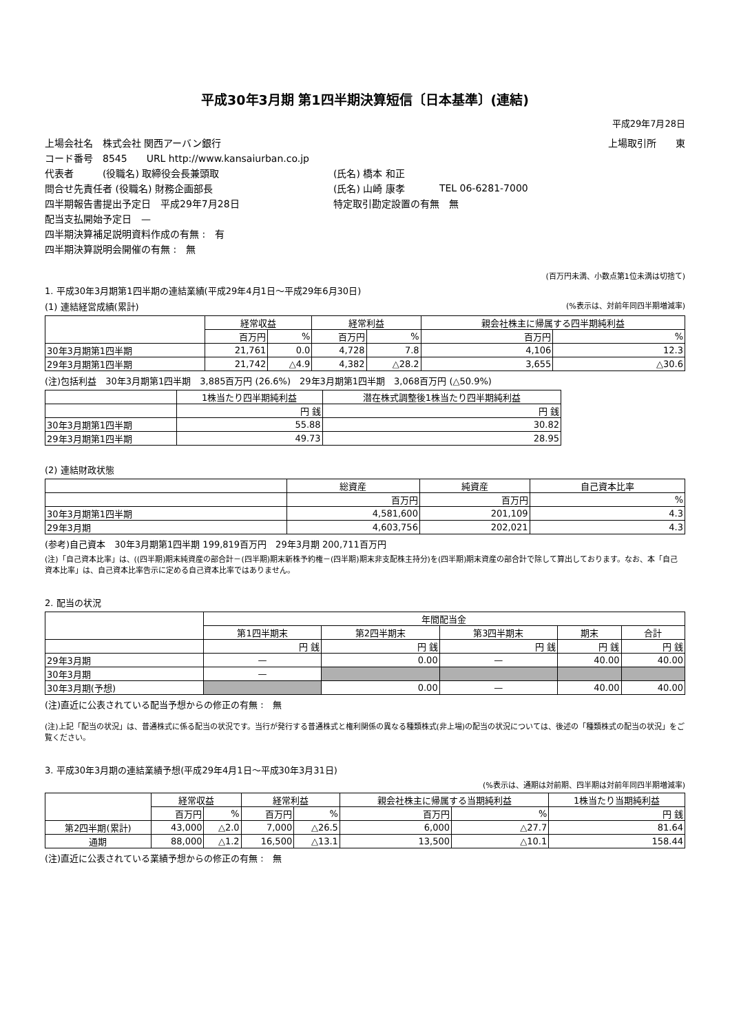平成30年3月期 第1四半期決算短信〔日本基準〕(連結)
平成29年7月28日
| 上場会社名 株式会社 関西アーバン銀行 | | | 上場取引所 東 |
| コード番号 8545 URL http://www.kansaiurban.co.jp | | | |
| 代表者 (役職名) 取締役会長兼頭取 | (氏名) 橋本 和正 | | |
| 問合せ先責任者 (役職名) 財務企画部長 | (氏名) 山崎 康孝 | TEL 06-6281-7000 | |
| 四半期報告書提出予定日 平成29年7月28日 | 特定取引勘定設置の有無 無 | | |
| 配当支払開始予定日 — | | | |
| 四半期決算補足説明資料作成の有無 : 有 | | | |
| 四半期決算説明会開催の有無 : 無 | | | |
(百万円未満、小数点第1位未満は切捨て)
1. 平成30年3月期第1四半期の連結業績(平成29年4月1日～平成29年6月30日)
(1) 連結経営成績(累計) (%表示は、対前年同四半期増減率)
| | 経常収益 | | 経常利益 | | 親会社株主に帰属する四半期純利益 | |
| --- | --- | --- | --- | --- | --- | --- |
| | 百万円 | % | 百万円 | % | 百万円 | % |
| 30年3月期第1四半期 | 21,761 | 0.0 | 4,728 | 7.8 | 4,106 | 12.3 |
| 29年3月期第1四半期 | 21,742 | △4.9 | 4,382 | △28.2 | 3,655 | △30.6 |
(注)包括利益　30年3月期第1四半期　3,885百万円 (26.6%)　29年3月期第1四半期　3,068百万円 (△50.9%)
| | 1株当たり四半期純利益 | 潜在株式調整後1株当たり四半期純利益 |
| --- | --- | --- |
| | 円 銭 | 円 銭 |
| 30年3月期第1四半期 | 55.88 | 30.82 |
| 29年3月期第1四半期 | 49.73 | 28.95 |
(2) 連結財政状態
| | 総資産 | 純資産 | 自己資本比率 |
| --- | --- | --- | --- |
| | 百万円 | 百万円 | % |
| 30年3月期第1四半期 | 4,581,600 | 201,109 | 4.3 |
| 29年3月期 | 4,603,756 | 202,021 | 4.3 |
(参考)自己資本　30年3月期第1四半期 199,819百万円　29年3月期 200,711百万円
(注)「自己資本比率」は、((四半期)期末純資産の部合計－(四半期)期末新株予約権－(四半期)期末非支配株主持分)を(四半期)期末資産の部合計で除して算出しております。なお、本「自己資本比率」は、自己資本比率告示に定める自己資本比率ではありません。
2. 配当の状況
| | 年間配当金 | | | | |
| --- | --- | --- | --- | --- | --- |
| | 第1四半期末 | 第2四半期末 | 第3四半期末 | 期末 | 合計 |
| | 円 銭 | 円 銭 | 円 銭 | 円 銭 | 円 銭 |
| 29年3月期 | — | 0.00 | — | 40.00 | 40.00 |
| 30年3月期 | — | | | | |
| 30年3月期(予想) | | 0.00 | — | 40.00 | 40.00 |
(注)直近に公表されている配当予想からの修正の有無 :　無
(注)上記「配当の状況」は、普通株式に係る配当の状況です。当行が発行する普通株式と権利関係の異なる種類株式(非上場)の配当の状況については、後述の「種類株式の配当の状況」をご覧ください。
3. 平成30年3月期の連結業績予想(平成29年4月1日～平成30年3月31日)
(%表示は、通期は対前期、四半期は対前年同四半期増減率)
| | 経常収益 | | 経常利益 | | 親会社株主に帰属する当期純利益 | | 1株当たり当期純利益 |
| --- | --- | --- | --- | --- | --- | --- | --- |
| | 百万円 | % | 百万円 | % | 百万円 | % | 円 銭 |
| 第2四半期(累計) | 43,000 | △2.0 | 7,000 | △26.5 | 6,000 | △27.7 | 81.64 |
| 通期 | 88,000 | △1.2 | 16,500 | △13.1 | 13,500 | △10.1 | 158.44 |
(注)直近に公表されている業績予想からの修正の有無 :　無